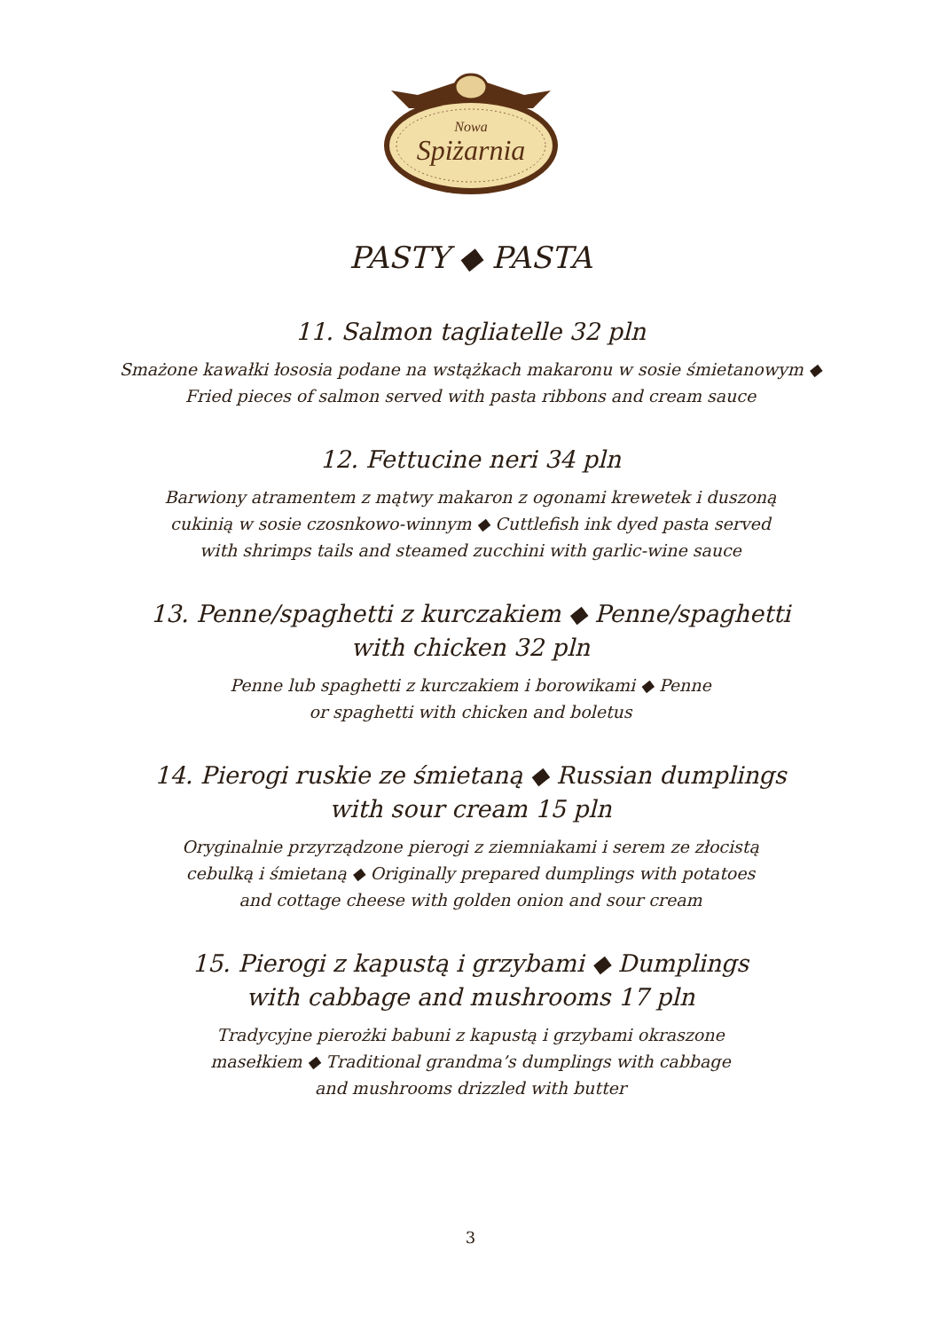Nowa
Spiżarnia
PASTY ◆ PASTA
11. Salmon tagliatelle 32 pln
Smażone kawałki łososia podane na wstążkach makaronu w sosie śmietanowym ◆ Fried pieces of salmon served with pasta ribbons and cream sauce
12. Fettucine neri 34 pln
Barwiony atramentem z mątwy makaron z ogonami krewetek i duszoną cukinią w sosie czosnkowo-winnym ◆ Cuttlefish ink dyed pasta served with shrimps tails and steamed zucchini with garlic-wine sauce
13. Penne/spaghetti z kurczakiem ◆ Penne/spaghetti
with chicken 32 pln
Penne lub spaghetti z kurczakiem i borowikami ◆ Penne or spaghetti with chicken and boletus
14. Pierogi ruskie ze śmietaną ◆ Russian dumplings
with sour cream 15 pln
Oryginalnie przyrządzone pierogi z ziemniakami i serem ze złocistą cebulką i śmietaną ◆ Originally prepared dumplings with potatoes and cottage cheese with golden onion and sour cream
15. Pierogi z kapustą i grzybami ◆ Dumplings
with cabbage and mushrooms 17 pln
Tradycyjne pierożki babuni z kapustą i grzybami okraszone masełkiem ◆ Traditional grandma’s dumplings with cabbage and mushrooms drizzled with butter
3